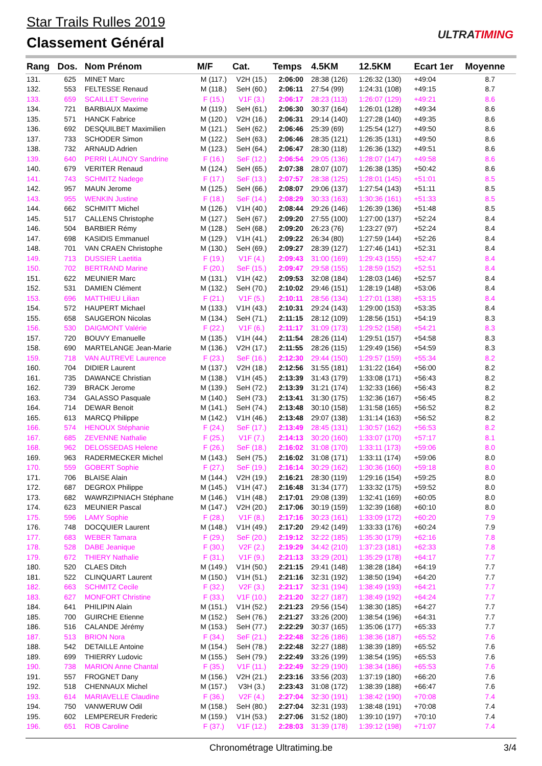Star Trails Rulles 2019
Classement Général ULTRATIMING
| Rang | Dos. | Nom Prénom | M/F | Cat. | Temps | 4.5KM | 12.5KM | Ecart 1er | Moyenne |
| --- | --- | --- | --- | --- | --- | --- | --- | --- | --- |
| 131. | 625 | MINET Marc | M (117.) | V2H (15.) | 2:06:00 | 28:38 (126) | 1:26:32 (130) | +49:04 | 8.7 |
| 132. | 553 | FELTESSE Renaud | M (118.) | SeH (60.) | 2:06:11 | 27:54 (99) | 1:24:31 (108) | +49:15 | 8.7 |
| 133. | 659 | SCAILLET Severine | F (15.) | V1F (3.) | 2:06:17 | 28:23 (113) | 1:26:07 (129) | +49:21 | 8.6 |
| 134. | 721 | BARBIAUX Maxime | M (119.) | SeH (61.) | 2:06:30 | 30:37 (164) | 1:26:01 (128) | +49:34 | 8.6 |
| 135. | 571 | HANCK Fabrice | M (120.) | V2H (16.) | 2:06:31 | 29:14 (140) | 1:27:28 (140) | +49:35 | 8.6 |
| 136. | 692 | DESQUILBET Maximilien | M (121.) | SeH (62.) | 2:06:46 | 25:39 (69) | 1:25:54 (127) | +49:50 | 8.6 |
| 137. | 733 | SCHODER Simon | M (122.) | SeH (63.) | 2:06:46 | 28:35 (121) | 1:26:35 (131) | +49:50 | 8.6 |
| 138. | 732 | ARNAUD Adrien | M (123.) | SeH (64.) | 2:06:47 | 28:30 (118) | 1:26:36 (132) | +49:51 | 8.6 |
| 139. | 640 | PERRI LAUNOY Sandrine | F (16.) | SeF (12.) | 2:06:54 | 29:05 (136) | 1:28:07 (147) | +49:58 | 8.6 |
| 140. | 679 | VERITER Renaud | M (124.) | SeH (65.) | 2:07:38 | 28:07 (107) | 1:26:38 (135) | +50:42 | 8.6 |
| 141. | 743 | SCHMITZ Nadege | F (17.) | SeF (13.) | 2:07:57 | 28:38 (125) | 1:28:01 (145) | +51:01 | 8.5 |
| 142. | 957 | MAUN Jerome | M (125.) | SeH (66.) | 2:08:07 | 29:06 (137) | 1:27:54 (143) | +51:11 | 8.5 |
| 143. | 955 | WENKIN Justine | F (18.) | SeF (14.) | 2:08:29 | 30:33 (163) | 1:30:36 (161) | +51:33 | 8.5 |
| 144. | 662 | SCHMITT Michel | M (126.) | V1H (40.) | 2:08:44 | 29:26 (146) | 1:26:39 (136) | +51:48 | 8.5 |
| 145. | 517 | CALLENS Christophe | M (127.) | SeH (67.) | 2:09:20 | 27:55 (100) | 1:27:00 (137) | +52:24 | 8.4 |
| 146. | 504 | BARBIER Rémy | M (128.) | SeH (68.) | 2:09:20 | 26:23 (76) | 1:23:27 (97) | +52:24 | 8.4 |
| 147. | 698 | KASIDIS Emmanuel | M (129.) | V1H (41.) | 2:09:22 | 26:34 (80) | 1:27:59 (144) | +52:26 | 8.4 |
| 148. | 701 | VAN CRAEN Christophe | M (130.) | SeH (69.) | 2:09:27 | 28:39 (127) | 1:27:46 (141) | +52:31 | 8.4 |
| 149. | 713 | DUSSIER Laetitia | F (19.) | V1F (4.) | 2:09:43 | 31:00 (169) | 1:29:43 (155) | +52:47 | 8.4 |
| 150. | 702 | BERTRAND Marine | F (20.) | SeF (15.) | 2:09:47 | 29:58 (155) | 1:28:59 (152) | +52:51 | 8.4 |
| 151. | 622 | MEUNIER Marc | M (131.) | V1H (42.) | 2:09:53 | 32:08 (184) | 1:28:03 (146) | +52:57 | 8.4 |
| 152. | 531 | DAMIEN Clément | M (132.) | SeH (70.) | 2:10:02 | 29:46 (151) | 1:28:19 (148) | +53:06 | 8.4 |
| 153. | 696 | MATTHIEU Lilian | F (21.) | V1F (5.) | 2:10:11 | 28:56 (134) | 1:27:01 (138) | +53:15 | 8.4 |
| 154. | 572 | HAUPERT Michael | M (133.) | V1H (43.) | 2:10:31 | 29:24 (143) | 1:29:00 (153) | +53:35 | 8.4 |
| 155. | 658 | SAUGERON Nicolas | M (134.) | SeH (71.) | 2:11:15 | 28:12 (109) | 1:28:56 (151) | +54:19 | 8.3 |
| 156. | 530 | DAIGMONT Valérie | F (22.) | V1F (6.) | 2:11:17 | 31:09 (173) | 1:29:52 (158) | +54:21 | 8.3 |
| 157. | 720 | BOUVY Emanuelle | M (135.) | V1H (44.) | 2:11:54 | 28:26 (114) | 1:29:51 (157) | +54:58 | 8.3 |
| 158. | 690 | MARTELANGE Jean-Marie | M (136.) | V2H (17.) | 2:11:55 | 28:26 (115) | 1:29:49 (156) | +54:59 | 8.3 |
| 159. | 718 | VAN AUTREVE Laurence | F (23.) | SeF (16.) | 2:12:30 | 29:44 (150) | 1:29:57 (159) | +55:34 | 8.2 |
| 160. | 704 | DIDIER Laurent | M (137.) | V2H (18.) | 2:12:56 | 31:55 (181) | 1:31:22 (164) | +56:00 | 8.2 |
| 161. | 735 | DAWANCE Christian | M (138.) | V1H (45.) | 2:13:39 | 31:43 (179) | 1:33:08 (171) | +56:43 | 8.2 |
| 162. | 739 | BRACK Jerome | M (139.) | SeH (72.) | 2:13:39 | 31:21 (174) | 1:32:33 (166) | +56:43 | 8.2 |
| 163. | 734 | GALASSO Pasquale | M (140.) | SeH (73.) | 2:13:41 | 31:30 (175) | 1:32:36 (167) | +56:45 | 8.2 |
| 164. | 714 | DEWAR Benoit | M (141.) | SeH (74.) | 2:13:48 | 30:10 (158) | 1:31:58 (165) | +56:52 | 8.2 |
| 165. | 613 | MARCQ Philippe | M (142.) | V1H (46.) | 2:13:48 | 29:07 (138) | 1:31:14 (163) | +56:52 | 8.2 |
| 166. | 574 | HENOUX Stéphanie | F (24.) | SeF (17.) | 2:13:49 | 28:45 (131) | 1:30:57 (162) | +56:53 | 8.2 |
| 167. | 685 | ZEVENNE Nathalie | F (25.) | V1F (7.) | 2:14:13 | 30:20 (160) | 1:33:07 (170) | +57:17 | 8.1 |
| 168. | 962 | DELOSSEDAS Helene | F (26.) | SeF (18.) | 2:16:02 | 31:08 (170) | 1:33:11 (173) | +59:06 | 8.0 |
| 169. | 963 | RADERMECKER Michel | M (143.) | SeH (75.) | 2:16:02 | 31:08 (171) | 1:33:11 (174) | +59:06 | 8.0 |
| 170. | 559 | GOBERT Sophie | F (27.) | SeF (19.) | 2:16:14 | 30:29 (162) | 1:30:36 (160) | +59:18 | 8.0 |
| 171. | 706 | BLAISE Alain | M (144.) | V2H (19.) | 2:16:21 | 28:30 (119) | 1:29:16 (154) | +59:25 | 8.0 |
| 172. | 687 | DEGROX Philippe | M (145.) | V1H (47.) | 2:16:48 | 31:34 (177) | 1:33:32 (175) | +59:52 | 8.0 |
| 173. | 682 | WAWRZIPNIACH Stéphane | M (146.) | V1H (48.) | 2:17:01 | 29:08 (139) | 1:32:41 (169) | +60:05 | 8.0 |
| 174. | 623 | MEUNIER Pascal | M (147.) | V2H (20.) | 2:17:06 | 30:19 (159) | 1:32:39 (168) | +60:10 | 8.0 |
| 175. | 596 | LAMY Sophie | F (28.) | V1F (8.) | 2:17:16 | 30:23 (161) | 1:33:09 (172) | +60:20 | 7.9 |
| 176. | 748 | DOCQUIER Laurent | M (148.) | V1H (49.) | 2:17:20 | 29:42 (149) | 1:33:33 (176) | +60:24 | 7.9 |
| 177. | 683 | WEBER Tamara | F (29.) | SeF (20.) | 2:19:12 | 32:22 (185) | 1:35:30 (179) | +62:16 | 7.8 |
| 178. | 528 | DABE Jeanique | F (30.) | V2F (2.) | 2:19:29 | 34:42 (210) | 1:37:23 (181) | +62:33 | 7.8 |
| 179. | 672 | THIERY Nathalie | F (31.) | V1F (9.) | 2:21:13 | 33:29 (201) | 1:35:29 (178) | +64:17 | 7.7 |
| 180. | 520 | CLAES Ditch | M (149.) | V1H (50.) | 2:21:15 | 29:41 (148) | 1:38:28 (184) | +64:19 | 7.7 |
| 181. | 522 | CLINQUART Laurent | M (150.) | V1H (51.) | 2:21:16 | 32:31 (192) | 1:38:50 (194) | +64:20 | 7.7 |
| 182. | 663 | SCHMITZ Cecile | F (32.) | V2F (3.) | 2:21:17 | 32:31 (194) | 1:38:49 (193) | +64:21 | 7.7 |
| 183. | 627 | MONFORT Christine | F (33.) | V1F (10.) | 2:21:20 | 32:27 (187) | 1:38:49 (192) | +64:24 | 7.7 |
| 184. | 641 | PHILIPIN Alain | M (151.) | V1H (52.) | 2:21:23 | 29:56 (154) | 1:38:30 (185) | +64:27 | 7.7 |
| 185. | 700 | GUIRCHE Etienne | M (152.) | SeH (76.) | 2:21:27 | 33:26 (200) | 1:38:54 (196) | +64:31 | 7.7 |
| 186. | 516 | CALANDE Jérémy | M (153.) | SeH (77.) | 2:22:29 | 30:37 (165) | 1:35:06 (177) | +65:33 | 7.7 |
| 187. | 513 | BRION Nora | F (34.) | SeF (21.) | 2:22:48 | 32:26 (186) | 1:38:36 (187) | +65:52 | 7.6 |
| 188. | 542 | DETAILLE Antoine | M (154.) | SeH (78.) | 2:22:48 | 32:27 (188) | 1:38:39 (189) | +65:52 | 7.6 |
| 189. | 699 | THIERRY Ludovic | M (155.) | SeH (79.) | 2:22:49 | 33:26 (199) | 1:38:54 (195) | +65:53 | 7.6 |
| 190. | 738 | MARION Anne Chantal | F (35.) | V1F (11.) | 2:22:49 | 32:29 (190) | 1:38:34 (186) | +65:53 | 7.6 |
| 191. | 557 | FROGNET Dany | M (156.) | V2H (21.) | 2:23:16 | 33:56 (203) | 1:37:19 (180) | +66:20 | 7.6 |
| 192. | 518 | CHENNAUX Michel | M (157.) | V3H (3.) | 2:23:43 | 31:08 (172) | 1:38:39 (188) | +66:47 | 7.6 |
| 193. | 614 | MARIAVELLE Claudine | F (36.) | V2F (4.) | 2:27:04 | 32:30 (191) | 1:38:42 (190) | +70:08 | 7.4 |
| 194. | 750 | VANWERUW Odil | M (158.) | SeH (80.) | 2:27:04 | 32:31 (193) | 1:38:48 (191) | +70:08 | 7.4 |
| 195. | 602 | LEMPEREUR Frederic | M (159.) | V1H (53.) | 2:27:06 | 31:52 (180) | 1:39:10 (197) | +70:10 | 7.4 |
| 196. | 651 | ROB Caroline | F (37.) | V1F (12.) | 2:28:03 | 31:39 (178) | 1:39:12 (198) | +71:07 | 7.4 |
Chronométrage Ultratiming.be 3/4